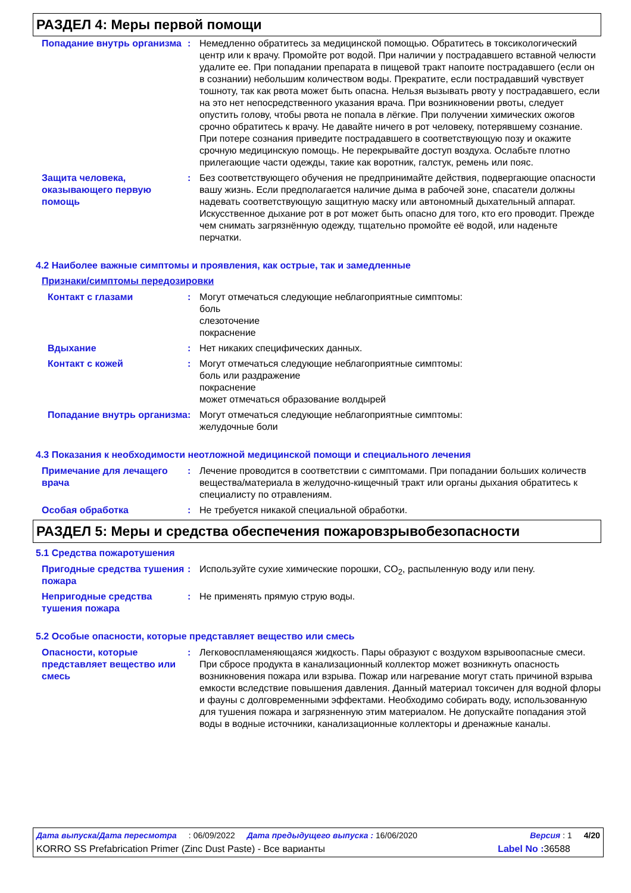РАЗДЕЛ 4: Меры первой помощи
Попадание внутрь организма
: Немедленно обратитесь за медицинской помощью. Обратитесь в токсикологический центр или к врачу. Промойте рот водой. При наличии у пострадавшего вставной челюсти удалите ее. При попадании препарата в пищевой тракт напоите пострадавшего (если он в сознании) небольшим количеством воды. Прекратите, если пострадавший чувствует тошноту, так как рвота может быть опасна. Нельзя вызывать рвоту у пострадавшего, если на это нет непосредственного указания врача. При возникновении рвоты, следует опустить голову, чтобы рвота не попала в лёгкие. При получении химических ожогов срочно обратитесь к врачу. Не давайте ничего в рот человеку, потерявшему сознание. При потере сознания приведите пострадавшего в соответствующую позу и окажите срочную медицинскую помощь. Не перекрывайте доступ воздуха. Ослабьте плотно прилегающие части одежды, такие как воротник, галстук, ремень или пояс.
Защита человека, оказывающего первую помощь
: Без соответствующего обучения не предпринимайте действия, подвергающие опасности вашу жизнь. Если предполагается наличие дыма в рабочей зоне, спасатели должны надевать соответствующую защитную маску или автономный дыхательный аппарат. Искусственное дыхание рот в рот может быть опасно для того, кто его проводит. Прежде чем снимать загрязнённую одежду, тщательно промойте её водой, или наденьте перчатки.
4.2 Наиболее важные симптомы и проявления, как острые, так и замедленные
Признаки/симптомы передозировки
Контакт с глазами : Могут отмечаться следующие неблагоприятные симптомы:
боль
слезоточение
покраснение
Вдыхание : Нет никаких специфических данных.
Контакт с кожей : Могут отмечаться следующие неблагоприятные симптомы:
боль или раздражение
покраснение
может отмечаться образование волдырей
Попадание внутрь организма
: Могут отмечаться следующие неблагоприятные симптомы:
желудочные боли
4.3 Показания к необходимости неотложной медицинской помощи и специального лечения
Примечание для лечащего врача
: Лечение проводится в соответствии с симптомами. При попадании больших количеств вещества/материала в желудочно-кищечный тракт или органы дыхания обратитесь к специалисту по отравлениям.
Особая обработка : Не требуется никакой специальной обработки.
РАЗДЕЛ 5: Меры и средства обеспечения пожаровзрывобезопасности
5.1 Средства пожаротушения
Пригодные средства тушения пожара
: Используйте сухие химические порошки, CO<sub>2</sub>, распыленную воду или пену.
Непригодные средства тушения пожара
: Не применять прямую струю воды.
5.2 Особые опасности, которые представляет вещество или смесь
Опасности, которые представляет вещество или смесь
: Легковоспламеняющаяся жидкость. Пары образуют с воздухом взрывоопасные смеси. При сбросе продукта в канализационный коллектор может возникнуть опасность возникновения пожара или взрыва. Пожар или нагревание могут стать причиной взрыва емкости вследствие повышения давления. Данный материал токсичен для водной флоры и фауны с долговременными эффектами. Необходимо собирать воду, использованную для тушения пожара и загрязненную этим материалом. Не допускайте попадания этой воды в водные источники, канализационные коллекторы и дренажные каналы.
Дата выпуска/Дата пересмотра: 06/09/2022 Дата предыдущего выпуска : 16/06/2020 Версия : 1 4/20
KORRO SS Prefabrication Primer (Zinc Dust Paste) - Все варианты Label No : 36588